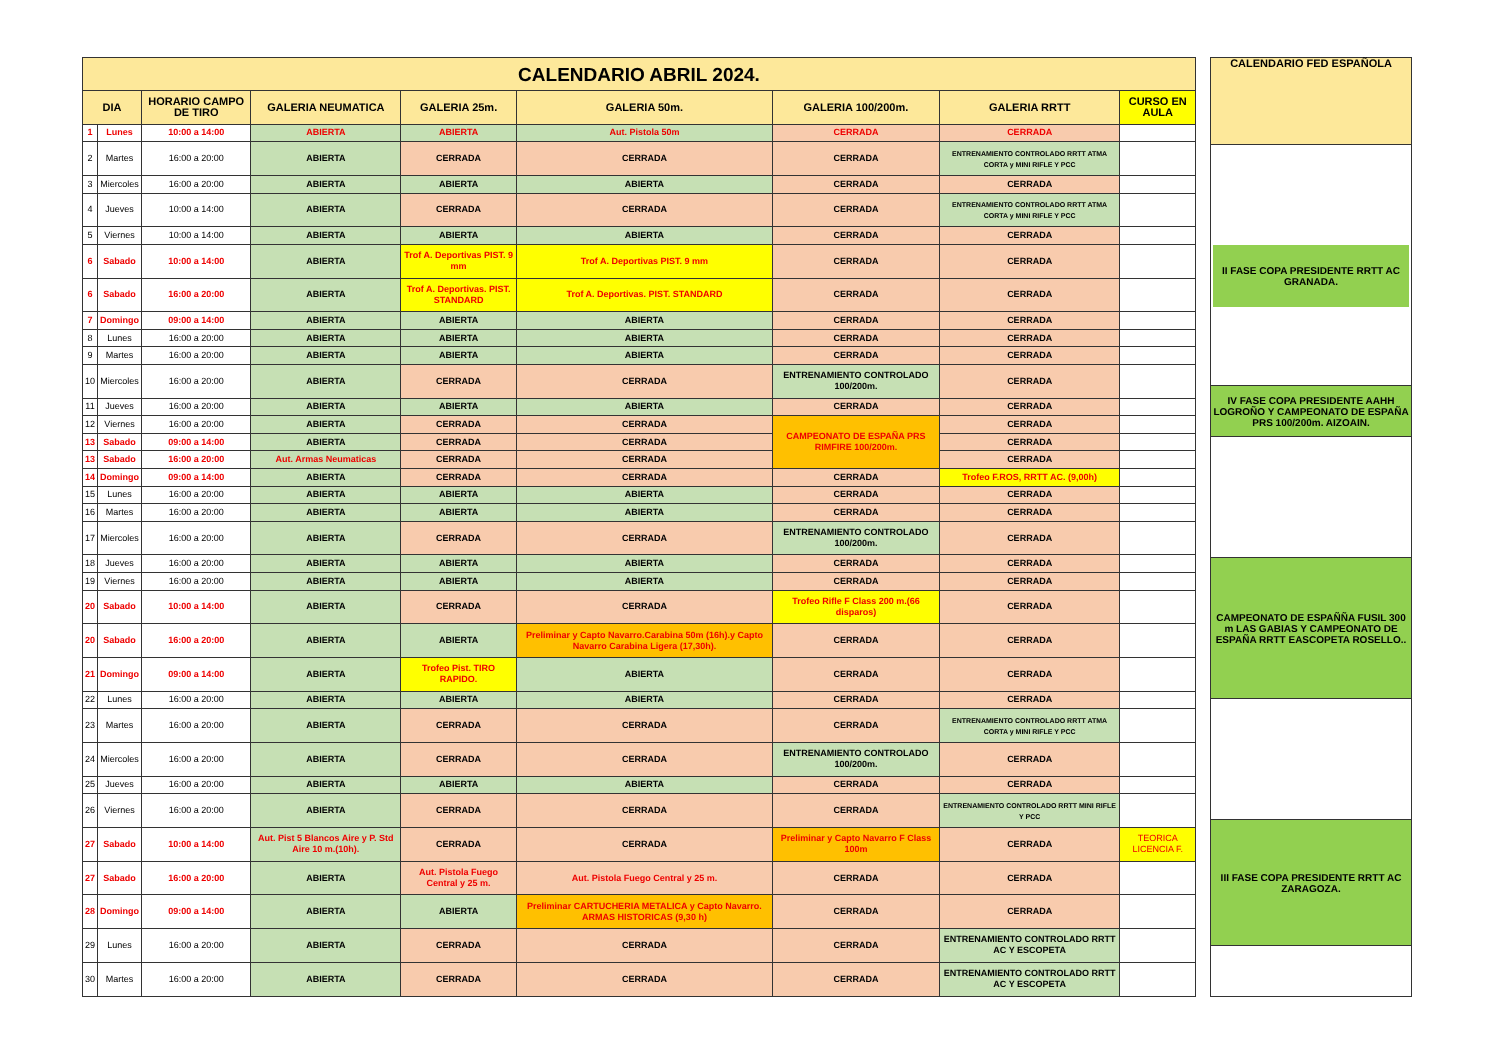| CALENDARIO ABRIL 2024. | | | | | | | | |
| --- | --- | --- | --- | --- | --- | --- | --- | --- |
| DIA | | HORARIO CAMPO DE TIRO | GALERIA NEUMATICA | GALERIA 25m. | GALERIA 50m. | GALERIA 100/200m. | GALERIA RRTT | CURSO EN AULA |
| 1 | Lunes | 10:00 a 14:00 | ABIERTA | ABIERTA | Aut. Pistola 50m | CERRADA | CERRADA | |
| 2 | Martes | 16:00 a 20:00 | ABIERTA | CERRADA | CERRADA | CERRADA | ENTRENAMIENTO CONTROLADO RRTT ATMA CORTA y MINI RIFLE Y PCC | |
| 3 | Miercoles | 16:00 a 20:00 | ABIERTA | ABIERTA | ABIERTA | CERRADA | CERRADA | |
| 4 | Jueves | 10:00 a 14:00 | ABIERTA | CERRADA | CERRADA | CERRADA | ENTRENAMIENTO CONTROLADO RRTT ATMA CORTA y MINI RIFLE Y PCC | |
| 5 | Viernes | 10:00 a 14:00 | ABIERTA | ABIERTA | ABIERTA | CERRADA | CERRADA | |
| 6 | Sabado | 10:00 a 14:00 | ABIERTA | Trof A. Deportivas PIST. 9 mm | Trof A. Deportivas PIST. 9 mm | CERRADA | CERRADA | |
| 6 | Sabado | 16:00 a 20:00 | ABIERTA | Trof A. Deportivas. PIST. STANDARD | Trof A. Deportivas. PIST. STANDARD | CERRADA | CERRADA | |
| 7 | Domingo | 09:00 a 14:00 | ABIERTA | ABIERTA | ABIERTA | CERRADA | CERRADA | |
| 8 | Lunes | 16:00 a 20:00 | ABIERTA | ABIERTA | ABIERTA | CERRADA | CERRADA | |
| 9 | Martes | 16:00 a 20:00 | ABIERTA | ABIERTA | ABIERTA | CERRADA | CERRADA | |
| 10 | Miercoles | 16:00 a 20:00 | ABIERTA | CERRADA | CERRADA | ENTRENAMIENTO CONTROLADO 100/200m. | CERRADA | |
| 11 | Jueves | 16:00 a 20:00 | ABIERTA | ABIERTA | ABIERTA | CERRADA | CERRADA | |
| 12 | Viernes | 16:00 a 20:00 | ABIERTA | CERRADA | CERRADA | CAMPEONATO DE ESPAÑA PRS RIMFIRE 100/200m. | CERRADA | |
| 13 | Sabado | 09:00 a 14:00 | ABIERTA | CERRADA | CERRADA | | CERRADA | |
| 13 | Sabado | 16:00 a 20:00 | Aut. Armas Neumaticas | CERRADA | CERRADA | | CERRADA | |
| 14 | Domingo | 09:00 a 14:00 | ABIERTA | CERRADA | CERRADA | CERRADA | Trofeo F.ROS, RRTT AC. (9,00h) | |
| 15 | Lunes | 16:00 a 20:00 | ABIERTA | ABIERTA | ABIERTA | CERRADA | CERRADA | |
| 16 | Martes | 16:00 a 20:00 | ABIERTA | ABIERTA | ABIERTA | CERRADA | CERRADA | |
| 17 | Miercoles | 16:00 a 20:00 | ABIERTA | CERRADA | CERRADA | ENTRENAMIENTO CONTROLADO 100/200m. | CERRADA | |
| 18 | Jueves | 16:00 a 20:00 | ABIERTA | ABIERTA | ABIERTA | CERRADA | CERRADA | |
| 19 | Viernes | 16:00 a 20:00 | ABIERTA | ABIERTA | ABIERTA | CERRADA | CERRADA | |
| 20 | Sabado | 10:00 a 14:00 | ABIERTA | CERRADA | CERRADA | Trofeo Rifle F Class 200 m.(66 disparos) | CERRADA | |
| 20 | Sabado | 16:00 a 20:00 | ABIERTA | ABIERTA | Preliminar y Capto Navarro.Carabina 50m (16h).y Capto Navarro Carabina Ligera (17,30h). | CERRADA | CERRADA | |
| 21 | Domingo | 09:00 a 14:00 | ABIERTA | Trofeo Pist. TIRO RAPIDO. | ABIERTA | CERRADA | CERRADA | |
| 22 | Lunes | 16:00 a 20:00 | ABIERTA | ABIERTA | ABIERTA | CERRADA | CERRADA | |
| 23 | Martes | 16:00 a 20:00 | ABIERTA | CERRADA | CERRADA | CERRADA | ENTRENAMIENTO CONTROLADO RRTT ATMA CORTA y MINI RIFLE Y PCC | |
| 24 | Miercoles | 16:00 a 20:00 | ABIERTA | CERRADA | CERRADA | ENTRENAMIENTO CONTROLADO 100/200m. | CERRADA | |
| 25 | Jueves | 16:00 a 20:00 | ABIERTA | ABIERTA | ABIERTA | CERRADA | CERRADA | |
| 26 | Viernes | 16:00 a 20:00 | ABIERTA | CERRADA | CERRADA | CERRADA | ENTRENAMIENTO CONTROLADO RRTT MINI RIFLE Y PCC | |
| 27 | Sabado | 10:00 a 14:00 | Aut. Pist 5 Blancos Aire y P. Std Aire 10 m.(10h). | CERRADA | CERRADA | Preliminar y Capto Navarro F Class 100m | CERRADA | TEORICA LICENCIA F. |
| 27 | Sabado | 16:00 a 20:00 | ABIERTA | Aut. Pistola Fuego Central y 25 m. | Aut. Pistola Fuego Central y 25 m. | CERRADA | CERRADA | |
| 28 | Domingo | 09:00 a 14:00 | ABIERTA | ABIERTA | Preliminar CARTUCHERIA METALICA y Capto Navarro. ARMAS HISTORICAS (9,30 h) | CERRADA | CERRADA | |
| 29 | Lunes | 16:00 a 20:00 | ABIERTA | CERRADA | CERRADA | CERRADA | ENTRENAMIENTO CONTROLADO RRTT AC Y ESCOPETA | |
| 30 | Martes | 16:00 a 20:00 | ABIERTA | CERRADA | CERRADA | CERRADA | ENTRENAMIENTO CONTROLADO RRTT AC Y ESCOPETA | |
| CALENDARIO FED ESPAÑOLA |
| --- |
| II FASE COPA PRESIDENTE RRTT AC GRANADA. |
| IV FASE COPA PRESIDENTE AAHH LOGROÑO Y CAMPEONATO DE ESPAÑA PRS 100/200m. AIZOAIN. |
| CAMPEONATO DE ESPAÑÑA FUSIL 300 m LAS GABIAS Y CAMPEONATO DE ESPAÑA RRTT EASCOPETA ROSELLO.. |
| III FASE COPA PRESIDENTE RRTT AC ZARAGOZA. |